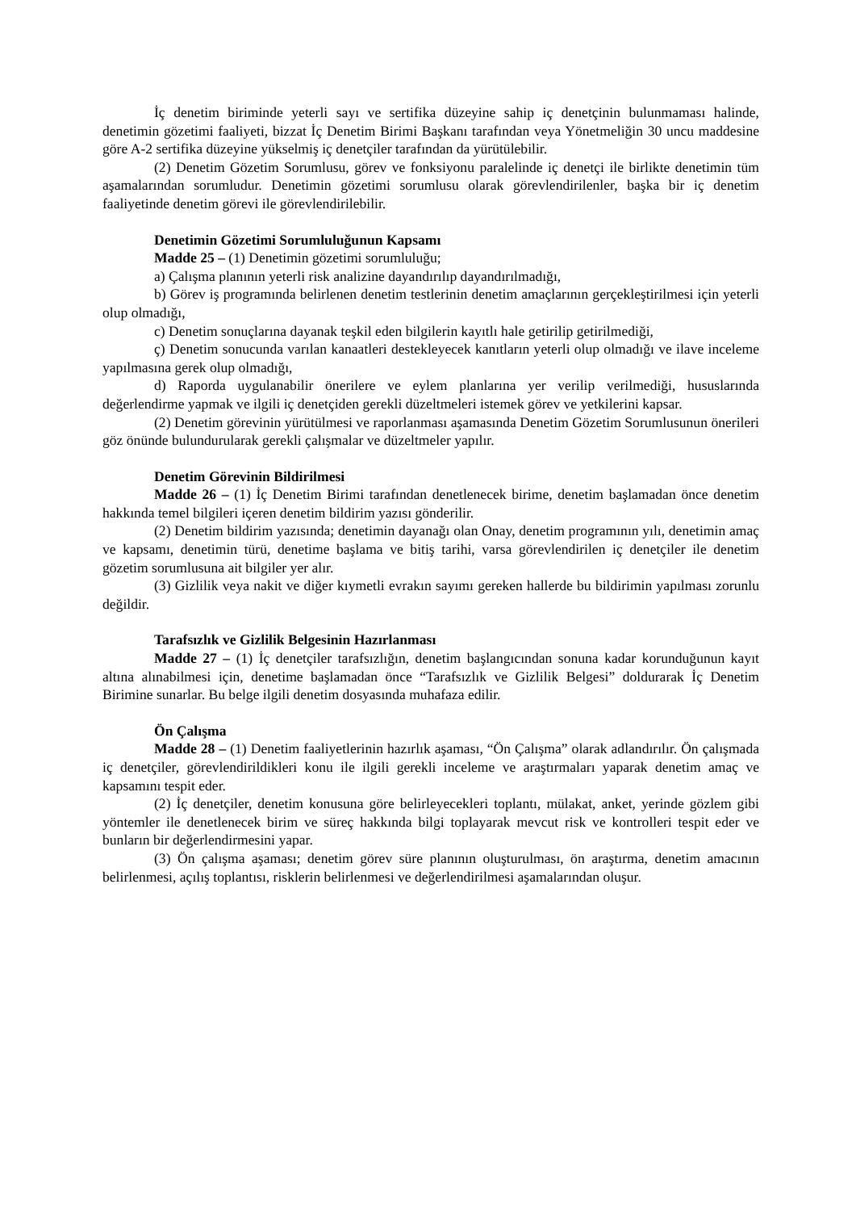İç denetim biriminde yeterli sayı ve sertifika düzeyine sahip iç denetçinin bulunmaması halinde, denetimin gözetimi faaliyeti, bizzat İç Denetim Birimi Başkanı tarafından veya Yönetmeliğin 30 uncu maddesine göre A-2 sertifika düzeyine yükselmiş iç denetçiler tarafından da yürütülebilir.
(2) Denetim Gözetim Sorumlusu, görev ve fonksiyonu paralelinde iç denetçi ile birlikte denetimin tüm aşamalarından sorumludur. Denetimin gözetimi sorumlusu olarak görevlendirilenler, başka bir iç denetim faaliyetinde denetim görevi ile görevlendirilebilir.
Denetimin Gözetimi Sorumluluğunun Kapsamı
Madde 25 – (1) Denetimin gözetimi sorumluluğu;
a) Çalışma planının yeterli risk analizine dayandırılıp dayandırılmadığı,
b) Görev iş programında belirlenen denetim testlerinin denetim amaçlarının gerçekleştirilmesi için yeterli olup olmadığı,
c) Denetim sonuçlarına dayanak teşkil eden bilgilerin kayıtlı hale getirilip getirilmediği,
ç) Denetim sonucunda varılan kanaatleri destekleyecek kanıtların yeterli olup olmadığı ve ilave inceleme yapılmasına gerek olup olmadığı,
d) Raporda uygulanabilir önerilere ve eylem planlarına yer verilip verilmediği, hususlarında değerlendirme yapmak ve ilgili iç denetçiden gerekli düzeltmeleri istemek görev ve yetkilerini kapsar.
(2) Denetim görevinin yürütülmesi ve raporlanması aşamasında Denetim Gözetim Sorumlusunun önerileri göz önünde bulundurularak gerekli çalışmalar ve düzeltmeler yapılır.
Denetim Görevinin Bildirilmesi
Madde 26 – (1) İç Denetim Birimi tarafından denetlenecek birime, denetim başlamadan önce denetim hakkında temel bilgileri içeren denetim bildirim yazısı gönderilir.
(2) Denetim bildirim yazısında; denetimin dayanağı olan Onay, denetim programının yılı, denetimin amaç ve kapsamı, denetimin türü, denetime başlama ve bitiş tarihi, varsa görevlendirilen iç denetçiler ile denetim gözetim sorumlusuna ait bilgiler yer alır.
(3) Gizlilik veya nakit ve diğer kıymetli evrakın sayımı gereken hallerde bu bildirimin yapılması zorunlu değildir.
Tarafsızlık ve Gizlilik Belgesinin Hazırlanması
Madde 27 – (1) İç denetçiler tarafsızlığın, denetim başlangıcından sonuna kadar korunduğunun kayıt altına alınabilmesi için, denetime başlamadan önce “Tarafsızlık ve Gizlilik Belgesi” doldurarak İç Denetim Birimine sunarlar. Bu belge ilgili denetim dosyasında muhafaza edilir.
Ön Çalışma
Madde 28 – (1) Denetim faaliyetlerinin hazırlık aşaması, “Ön Çalışma” olarak adlandırılır. Ön çalışmada iç denetçiler, görevlendirildikleri konu ile ilgili gerekli inceleme ve araştırmaları yaparak denetim amaç ve kapsamını tespit eder.
(2) İç denetçiler, denetim konusuna göre belirleyecekleri toplantı, mülakat, anket, yerinde gözlem gibi yöntemler ile denetlenecek birim ve süreç hakkında bilgi toplayarak mevcut risk ve kontrolleri tespit eder ve bunların bir değerlendirmesini yapar.
(3) Ön çalışma aşaması; denetim görev süre planının oluşturulması, ön araştırma, denetim amacının belirlenmesi, açılış toplantısı, risklerin belirlenmesi ve değerlendirilmesi aşamalarından oluşur.